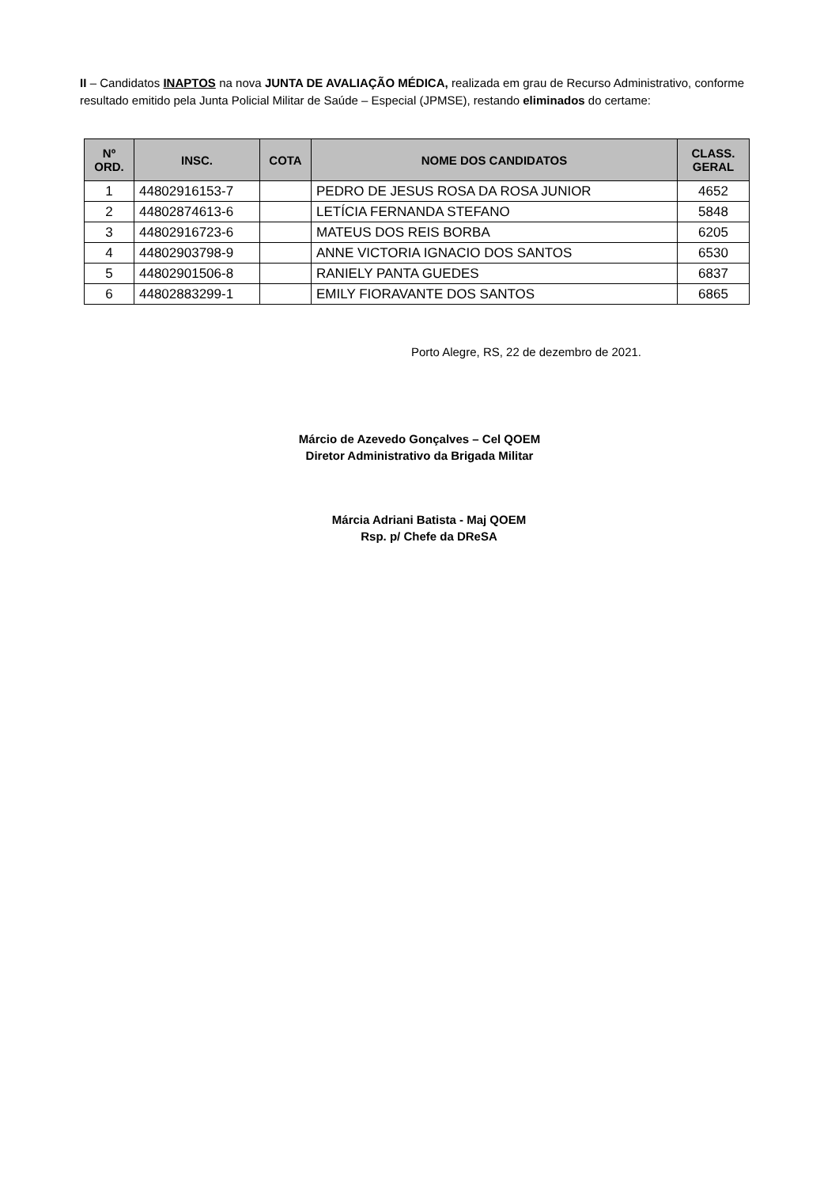II – Candidatos INAPTOS na nova JUNTA DE AVALIAÇÃO MÉDICA, realizada em grau de Recurso Administrativo, conforme resultado emitido pela Junta Policial Militar de Saúde – Especial (JPMSE), restando eliminados do certame:
| Nº ORD. | INSC. | COTA | NOME DOS CANDIDATOS | CLASS. GERAL |
| --- | --- | --- | --- | --- |
| 1 | 44802916153-7 | | PEDRO DE JESUS ROSA DA ROSA JUNIOR | 4652 |
| 2 | 44802874613-6 | | LETÍCIA FERNANDA STEFANO | 5848 |
| 3 | 44802916723-6 | | MATEUS DOS REIS BORBA | 6205 |
| 4 | 44802903798-9 | | ANNE VICTORIA IGNACIO DOS SANTOS | 6530 |
| 5 | 44802901506-8 | | RANIELY PANTA GUEDES | 6837 |
| 6 | 44802883299-1 | | EMILY FIORAVANTE DOS SANTOS | 6865 |
Porto Alegre, RS, 22 de dezembro de 2021.
Márcio de Azevedo Gonçalves – Cel QOEM
Diretor Administrativo da Brigada Militar
Márcia Adriani Batista - Maj QOEM
Rsp. p/ Chefe da DReSA